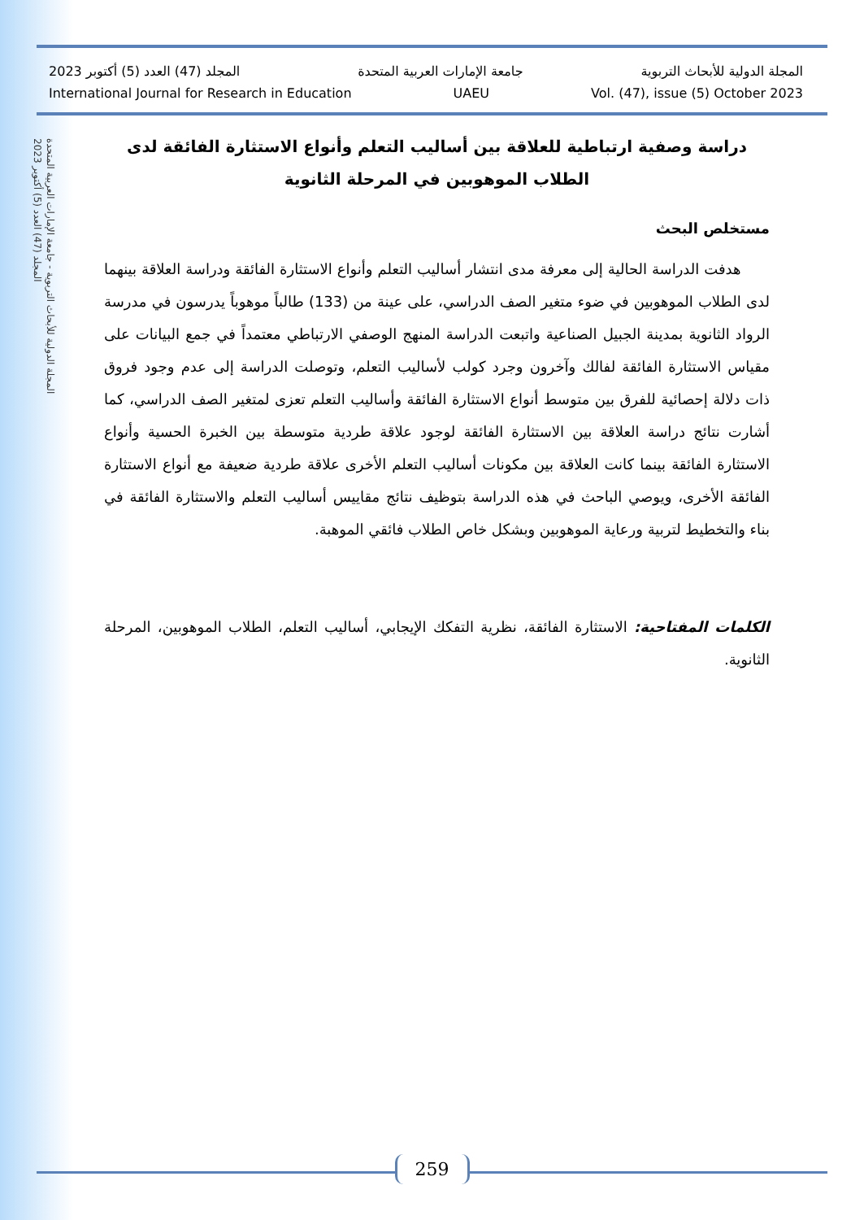المجلة الدولية للأبحاث التربوية - جامعة الإمارات العربية المتحدة
المجلد (47) العدد (5) أكتوبر 2023
المجلة الدولية للأبحاث التربوية جامعة الإمارات العربية المتحدة المجلد (47) العدد (5) أكتوبر 2023
International Journal for Research in Education UAEU Vol. (47), issue (5) October 2023
دراسة وصفية ارتباطية للعلاقة بين أساليب التعلم وأنواع الاستثارة الفائقة لدى الطلاب الموهوبين في المرحلة الثانوية
مستخلص البحث
هدفت الدراسة الحالية إلى معرفة مدى انتشار أساليب التعلم وأنواع الاستثارة الفائقة ودراسة العلاقة بينهما لدى الطلاب الموهوبين في ضوء متغير الصف الدراسي، على عينة من (133) طالباً موهوباً يدرسون في مدرسة الرواد الثانوية بمدينة الجبيل الصناعية واتبعت الدراسة المنهج الوصفي الارتباطي معتمداً في جمع البيانات على مقياس الاستثارة الفائقة لفالك وآخرون وجرد كولب لأساليب التعلم، وتوصلت الدراسة إلى عدم وجود فروق ذات دلالة إحصائية للفرق بين متوسط أنواع الاستثارة الفائقة وأساليب التعلم تعزى لمتغير الصف الدراسي، كما أشارت نتائج دراسة العلاقة بين الاستثارة الفائقة لوجود علاقة طردية متوسطة بين الخبرة الحسية وأنواع الاستثارة الفائقة بينما كانت العلاقة بين مكونات أساليب التعلم الأخرى علاقة طردية ضعيفة مع أنواع الاستثارة الفائقة الأخرى، ويوصي الباحث في هذه الدراسة بتوظيف نتائج مقاييس أساليب التعلم والاستثارة الفائقة في بناء والتخطيط لتربية ورعاية الموهوبين وبشكل خاص الطلاب فائقي الموهبة.
الكلمات المفتاحية: الاستثارة الفائقة، نظرية التفكك الإيجابي، أساليب التعلم، الطلاب الموهوبين، المرحلة الثانوية.
259